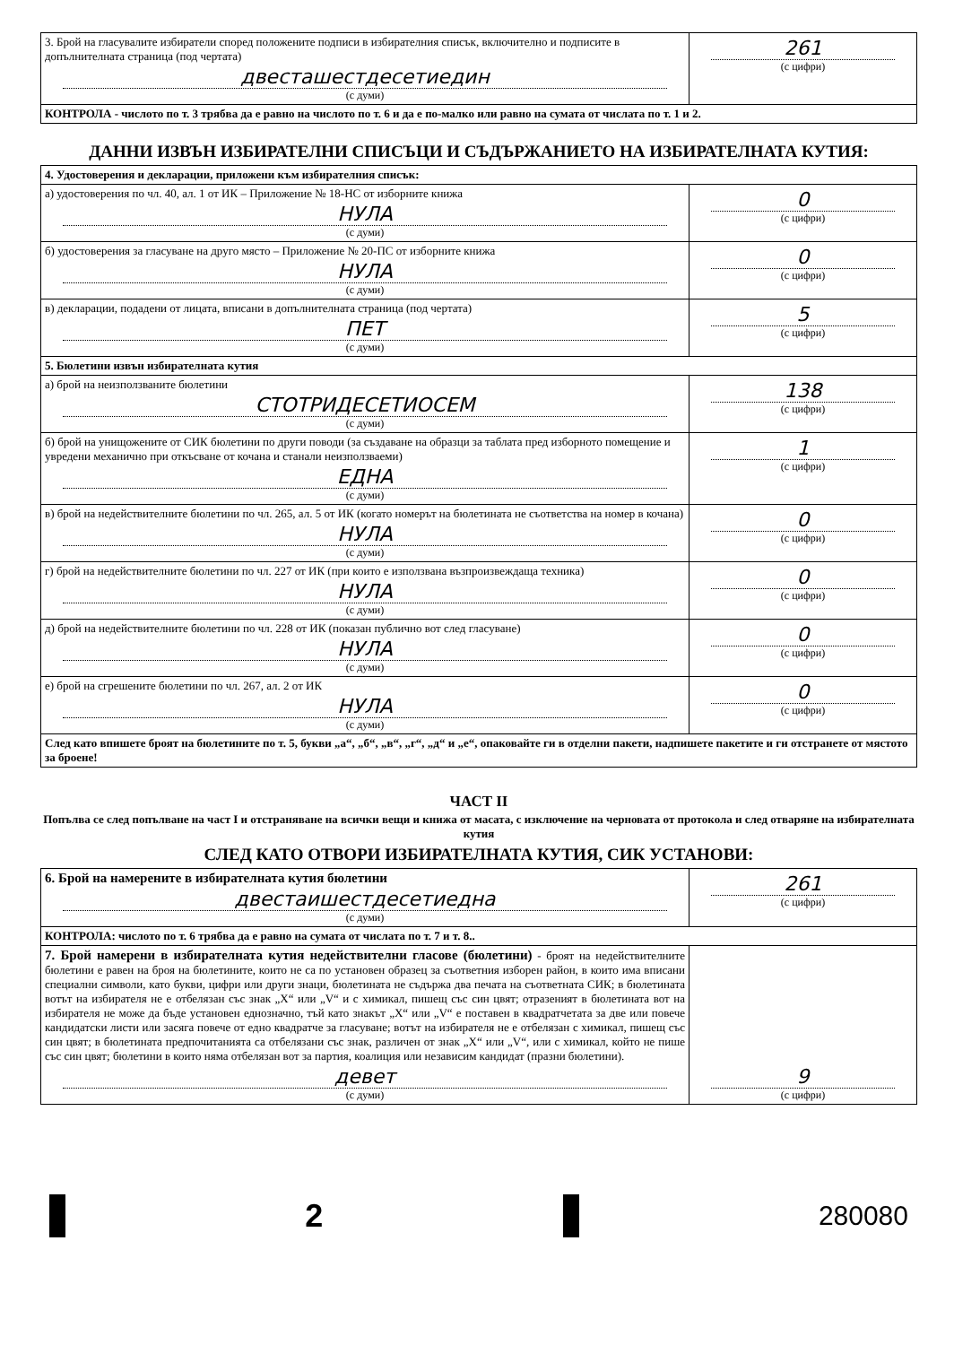| 3. Брой на гласувалите избиратели според положените подписи в избирателния списък, включително и подписите в допълнителната страница (под чертата) двесташестдесетиедин (с думи) | 261 (с цифри) |
| КОНТРОЛА - числото по т. 3 трябва да е равно на числото по т. 6 и да е по-малко или равно на сумата от числата по т. 1 и 2. | |
ДАННИ ИЗВЪН ИЗБИРАТЕЛНИ СПИСЪЦИ И СЪДЪРЖАНИЕТО НА ИЗБИРАТЕЛНАТА КУТИЯ:
| 4. Удостоверения и декларации, приложени към избирателния списък: | |
| а) удостоверения по чл. 40, ал. 1 от ИК – Приложение № 18-НС от изборните книжа НУЛА (с думи) | 0 (с цифри) |
| б) удостоверения за гласуване на друго място – Приложение № 20-ПС от изборните книжа НУЛА (с думи) | 0 (с цифри) |
| в) декларации, подадени от лицата, вписани в допълнителната страница (под чертата) ПЕТ (с думи) | 5 (с цифри) |
| 5. Бюлетини извън избирателната кутия | |
| а) брой на неизползваните бюлетини СТОТРИДЕСЕТИОСЕМ (с думи) | 138 (с цифри) |
| б) брой на унищожените от СИК бюлетини по други поводи (за създаване на образци за таблата пред изборното помещение и увредени механично при откъсване от кочана и станали неизползваеми) ЕДНА (с думи) | 1 (с цифри) |
| в) брой на недействителните бюлетини по чл. 265, ал. 5 от ИК (когато номерът на бюлетината не съответства на номер в кочана) НУЛА (с думи) | 0 (с цифри) |
| г) брой на недействителните бюлетини по чл. 227 от ИК (при които е използвана възпроизвеждаща техника) НУЛА (с думи) | 0 (с цифри) |
| д) брой на недействителните бюлетини по чл. 228 от ИК (показан публично вот след гласуване) НУЛА (с думи) | 0 (с цифри) |
| е) брой на сгрешените бюлетини по чл. 267, ал. 2 от ИК НУЛА (с думи) | 0 (с цифри) |
| След като впишете броят на бюлетините по т. 5, букви „а“, „б“, „в“, „г“, „д“ и „е“, опаковайте ги в отделни пакети, надпишете пакетите и ги отстранете от мястото за броене! | |
ЧАСТ II
Попълва се след попълване на част I и отстраняване на всички вещи и книжа от масата, с изключение на черновата от протокола и след отваряне на избирателната кутия
СЛЕД КАТО ОТВОРИ ИЗБИРАТЕЛНАТА КУТИЯ, СИК УСТАНОВИ:
| 6. Брой на намерените в избирателната кутия бюлетини двестаишестдесетиедна (с думи) | 261 (с цифри) |
| КОНТРОЛА: числото по т. 6 трябва да е равно на сумата от числата по т. 7 и т. 8.. | |
| 7. Брой намерени в избирателната кутия недействителни гласове (бюлетини) - броят на недействителните бюлетини е равен на броя на бюлетините, които не са по установен образец за съответния изборен район, в които има вписани специални символи, като букви, цифри или други знаци, бюлетината не съдържа два печата на съответната СИК; в бюлетината вотът на избирателя не е отбелязан със знак „X“ или „V“ и с химикал, пишещ със син цвят; отразеният в бюлетината вот на избирателя не може да бъде установен еднозначно, тъй като знакът „X“ или „V“ е поставен в квадратчетата за две или повече кандидатски листи или засяга повече от едно квадратче за гласуване; вотът на избирателя не е отбелязан с химикал, пишещ със син цвят; в бюлетината предпочитанията са отбелязани със знак, различен от знак „X“ или „V“, или с химикал, който не пише със син цвят; бюлетини в които няма отбелязан вот за партия, коалиция или независим кандидат (празни бюлетини). девет (с думи) | 9 (с цифри) |
2
280080